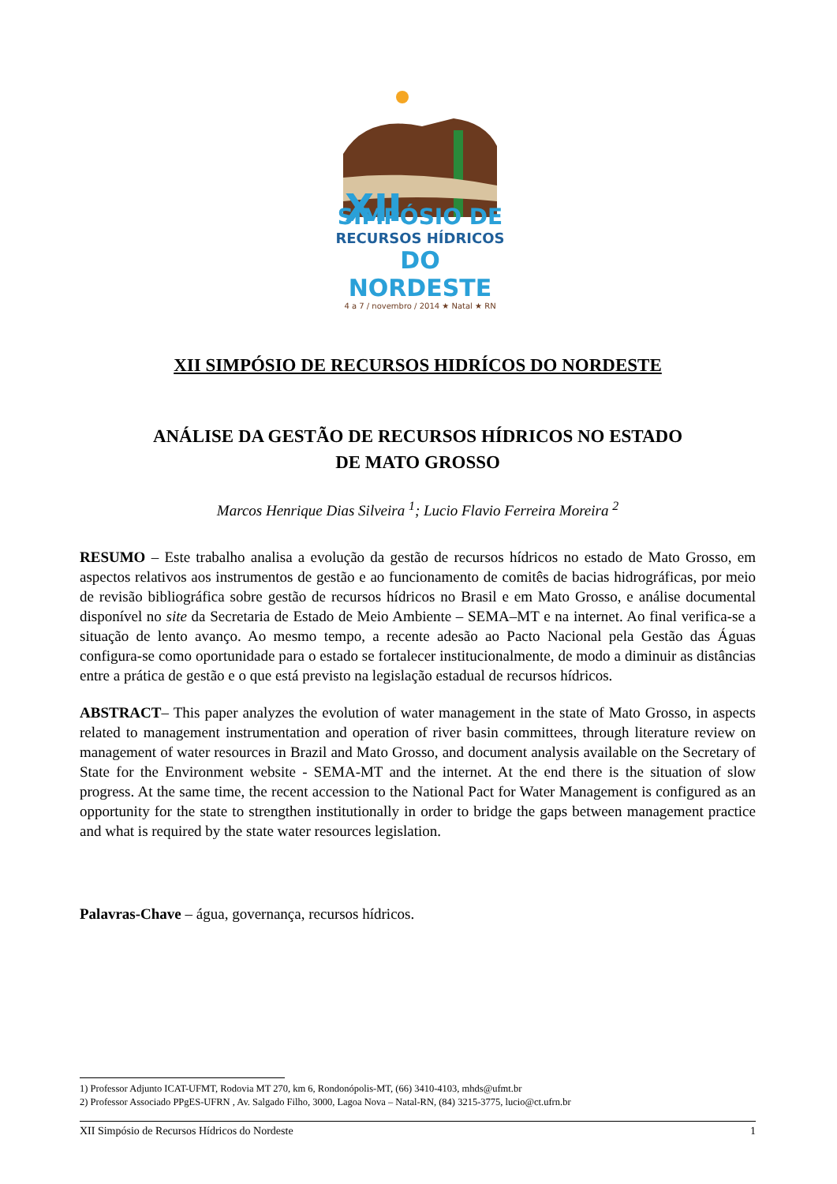XII
SIMPÓSIO DE
RECURSOS HÍDRICOS
DO NORDESTE
4 a 7 / novembro / 2014 ★ Natal ★ RN
XII SIMPÓSIO DE RECURSOS HIDRÍCOS DO NORDESTE
ANÁLISE DA GESTÃO DE RECURSOS HÍDRICOS NO ESTADO
DE MATO GROSSO
Marcos Henrique Dias Silveira <sup>1</sup>; Lucio Flavio Ferreira Moreira <sup>2</sup>
RESUMO – Este trabalho analisa a evolução da gestão de recursos hídricos no estado de Mato Grosso, em aspectos relativos aos instrumentos de gestão e ao funcionamento de comitês de bacias hidrográficas, por meio de revisão bibliográfica sobre gestão de recursos hídricos no Brasil e em Mato Grosso, e análise documental disponível no site da Secretaria de Estado de Meio Ambiente – SEMA–MT e na internet. Ao final verifica-se a situação de lento avanço. Ao mesmo tempo, a recente adesão ao Pacto Nacional pela Gestão das Águas configura-se como oportunidade para o estado se fortalecer institucionalmente, de modo a diminuir as distâncias entre a prática de gestão e o que está previsto na legislação estadual de recursos hídricos.
ABSTRACT– This paper analyzes the evolution of water management in the state of Mato Grosso, in aspects related to management instrumentation and operation of river basin committees, through literature review on management of water resources in Brazil and Mato Grosso, and document analysis available on the Secretary of State for the Environment website - SEMA-MT and the internet. At the end there is the situation of slow progress. At the same time, the recent accession to the National Pact for Water Management is configured as an opportunity for the state to strengthen institutionally in order to bridge the gaps between management practice and what is required by the state water resources legislation.
Palavras-Chave – água, governança, recursos hídricos.
1) Professor Adjunto ICAT-UFMT, Rodovia MT 270, km 6, Rondonópolis-MT, (66) 3410-4103, mhds@ufmt.br
2) Professor Associado PPgES-UFRN , Av. Salgado Filho, 3000, Lagoa Nova – Natal-RN, (84) 3215-3775, lucio@ct.ufrn.br
XII Simpósio de Recursos Hídricos do Nordeste 1